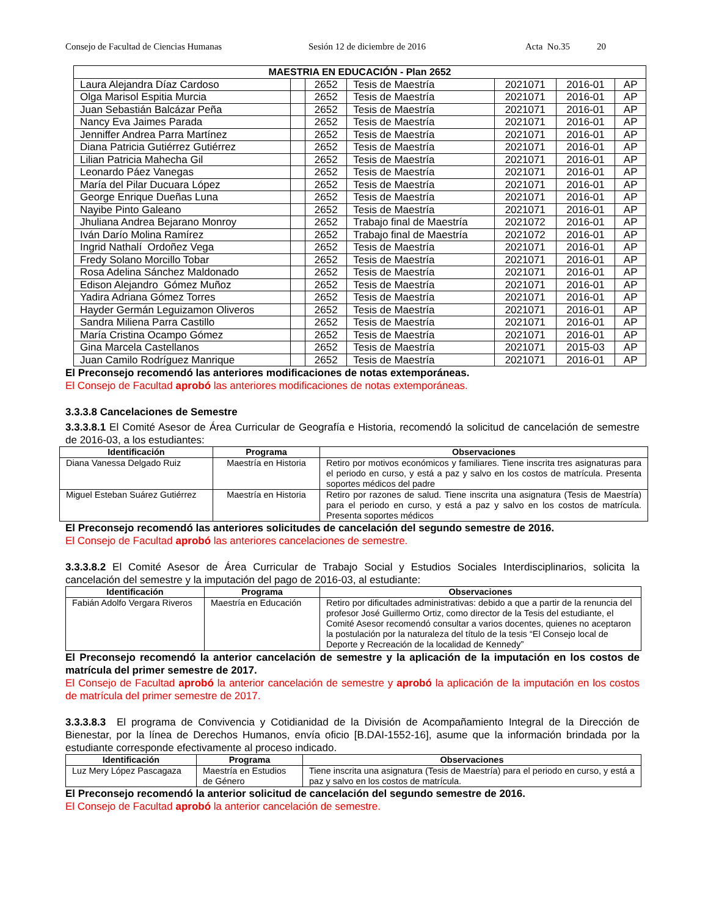Consejo de Facultad de Ciencias Humanas Sesión 12 de diciembre de 2016 Acta No.35 20
| MAESTRIA EN EDUCACIÓN - Plan 2652 | | | | | | |
| --- | --- | --- | --- | --- | --- | --- |
| Laura Alejandra Díaz Cardoso | | 2652 | Tesis de Maestría | 2021071 | 2016-01 | AP |
| Olga Marisol Espitia Murcia | | 2652 | Tesis de Maestría | 2021071 | 2016-01 | AP |
| Juan Sebastián Balcázar Peña | | 2652 | Tesis de Maestría | 2021071 | 2016-01 | AP |
| Nancy Eva Jaimes Parada | | 2652 | Tesis de Maestría | 2021071 | 2016-01 | AP |
| Jenniffer Andrea Parra Martínez | | 2652 | Tesis de Maestría | 2021071 | 2016-01 | AP |
| Diana Patricia Gutiérrez Gutiérrez | | 2652 | Tesis de Maestría | 2021071 | 2016-01 | AP |
| Lilian Patricia Mahecha Gil | | 2652 | Tesis de Maestría | 2021071 | 2016-01 | AP |
| Leonardo Páez Vanegas | | 2652 | Tesis de Maestría | 2021071 | 2016-01 | AP |
| María del Pilar Ducuara López | | 2652 | Tesis de Maestría | 2021071 | 2016-01 | AP |
| George Enrique Dueñas Luna | | 2652 | Tesis de Maestría | 2021071 | 2016-01 | AP |
| Nayibe Pinto Galeano | | 2652 | Tesis de Maestría | 2021071 | 2016-01 | AP |
| Jhuliana Andrea Bejarano Monroy | | 2652 | Trabajo final de Maestría | 2021072 | 2016-01 | AP |
| Iván Darío Molina Ramírez | | 2652 | Trabajo final de Maestría | 2021072 | 2016-01 | AP |
| Ingrid Nathalí Ordoñez Vega | | 2652 | Tesis de Maestría | 2021071 | 2016-01 | AP |
| Fredy Solano Morcillo Tobar | | 2652 | Tesis de Maestría | 2021071 | 2016-01 | AP |
| Rosa Adelina Sánchez Maldonado | | 2652 | Tesis de Maestría | 2021071 | 2016-01 | AP |
| Edison Alejandro Gómez Muñoz | | 2652 | Tesis de Maestría | 2021071 | 2016-01 | AP |
| Yadira Adriana Gómez Torres | | 2652 | Tesis de Maestría | 2021071 | 2016-01 | AP |
| Hayder Germán Leguizamon Oliveros | | 2652 | Tesis de Maestría | 2021071 | 2016-01 | AP |
| Sandra Miliena Parra Castillo | | 2652 | Tesis de Maestría | 2021071 | 2016-01 | AP |
| María Cristina Ocampo Gómez | | 2652 | Tesis de Maestría | 2021071 | 2016-01 | AP |
| Gina Marcela Castellanos | | 2652 | Tesis de Maestría | 2021071 | 2015-03 | AP |
| Juan Camilo Rodríguez Manrique | | 2652 | Tesis de Maestría | 2021071 | 2016-01 | AP |
El Preconsejo recomendó las anteriores modificaciones de notas extemporáneas.
El Consejo de Facultad aprobó las anteriores modificaciones de notas extemporáneas.
3.3.3.8 Cancelaciones de Semestre
3.3.3.8.1 El Comité Asesor de Área Curricular de Geografía e Historia, recomendó la solicitud de cancelación de semestre de 2016-03, a los estudiantes:
| Identificación | Programa | Observaciones |
| --- | --- | --- |
| Diana Vanessa Delgado Ruiz | Maestría en Historia | Retiro por motivos económicos y familiares. Tiene inscrita tres asignaturas para el periodo en curso, y está a paz y salvo en los costos de matrícula. Presenta soportes médicos del padre |
| Miguel Esteban Suárez Gutiérrez | Maestría en Historia | Retiro por razones de salud. Tiene inscrita una asignatura (Tesis de Maestría) para el periodo en curso, y está a paz y salvo en los costos de matrícula. Presenta soportes médicos |
El Preconsejo recomendó las anteriores solicitudes de cancelación del segundo semestre de 2016.
El Consejo de Facultad aprobó las anteriores cancelaciones de semestre.
3.3.3.8.2 El Comité Asesor de Área Curricular de Trabajo Social y Estudios Sociales Interdisciplinarios, solicita la cancelación del semestre y la imputación del pago de 2016-03, al estudiante:
| Identificación | Programa | Observaciones |
| --- | --- | --- |
| Fabián Adolfo Vergara Riveros | Maestría en Educación | Retiro por dificultades administrativas: debido a que a partir de la renuncia del profesor José Guillermo Ortiz, como director de la Tesis del estudiante, el Comité Asesor recomendó consultar a varios docentes, quienes no aceptaron la postulación por la naturaleza del título de la tesis “El Consejo local de Deporte y Recreación de la localidad de Kennedy” |
El Preconsejo recomendó la anterior cancelación de semestre y la aplicación de la imputación en los costos de matrícula del primer semestre de 2017.
El Consejo de Facultad aprobó la anterior cancelación de semestre y aprobó la aplicación de la imputación en los costos de matrícula del primer semestre de 2017.
3.3.3.8.3 El programa de Convivencia y Cotidianidad de la División de Acompañamiento Integral de la Dirección de Bienestar, por la línea de Derechos Humanos, envía oficio [B.DAI-1552-16], asume que la información brindada por la estudiante corresponde efectivamente al proceso indicado.
| Identificación | Programa | Observaciones |
| --- | --- | --- |
| Luz Mery López Pascagaza | Maestría en Estudios de Género | Tiene inscrita una asignatura (Tesis de Maestría) para el periodo en curso, y está a paz y salvo en los costos de matrícula. |
El Preconsejo recomendó la anterior solicitud de cancelación del segundo semestre de 2016.
El Consejo de Facultad aprobó la anterior cancelación de semestre.